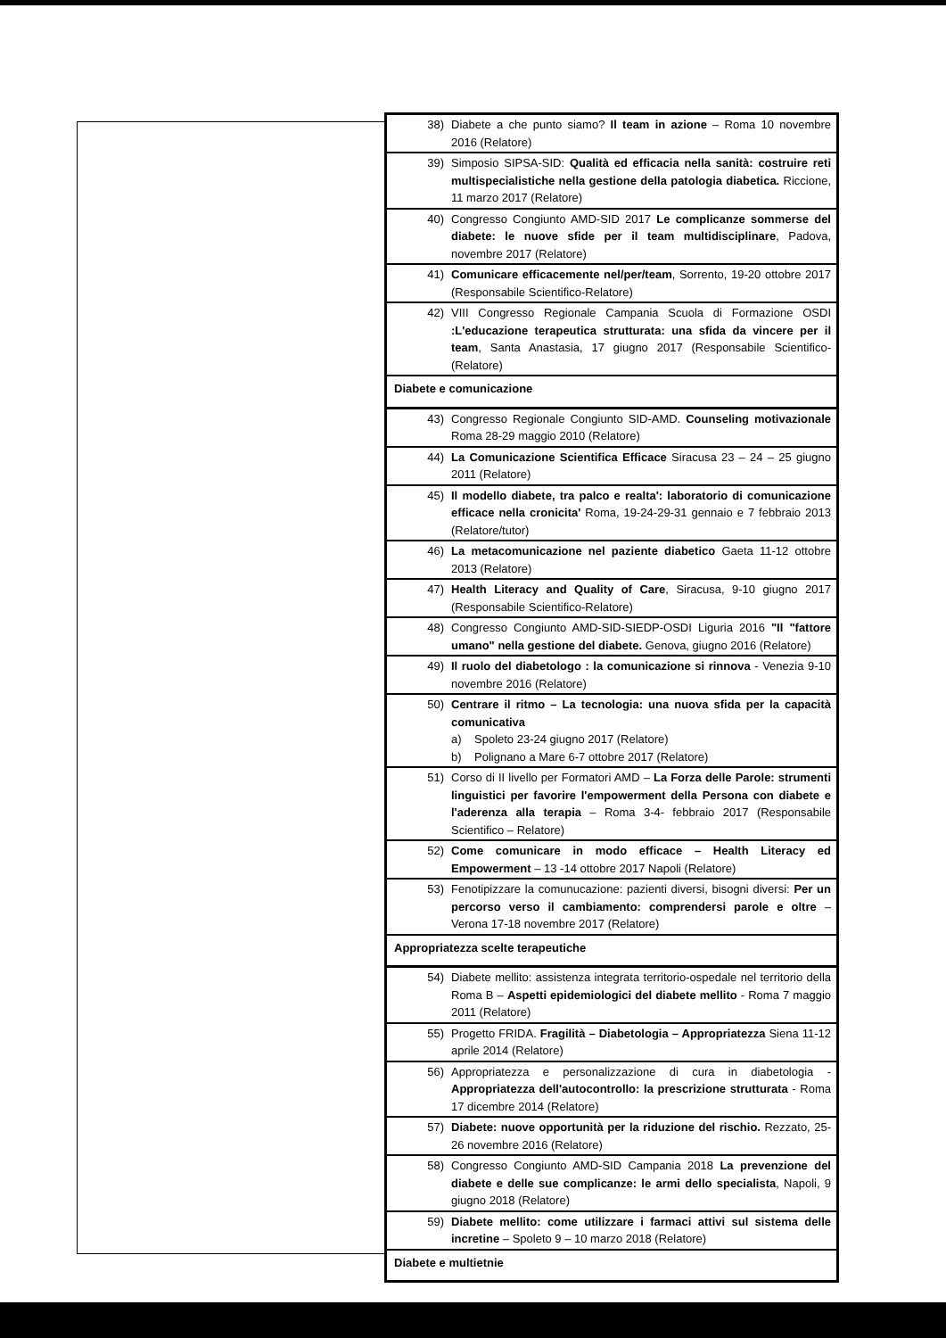| 38) | Diabete a che punto siamo? Il team in azione – Roma 10 novembre 2016 (Relatore) |
| 39) | Simposio SIPSA-SID: Qualità ed efficacia nella sanità: costruire reti multispecialistiche nella gestione della patologia diabetica. Riccione, 11 marzo 2017 (Relatore) |
| 40) | Congresso Congiunto AMD-SID 2017 Le complicanze sommerse del diabete: le nuove sfide per il team multidisciplinare , Padova, novembre 2017 (Relatore) |
| 41) | Comunicare efficacemente nel/per/team , Sorrento, 19-20 ottobre 2017 (Responsabile Scientifico-Relatore) |
| 42) | VIII Congresso Regionale Campania Scuola di Formazione OSDI :L'educazione terapeutica strutturata: una sfida da vincere per il team , Santa Anastasia, 17 giugno 2017 (Responsabile Scientifico-(Relatore) |
| Diabete e comunicazione | |
| 43) | Congresso Regionale Congiunto SID-AMD. Counseling motivazionale Roma 28-29 maggio 2010 (Relatore) |
| 44) | La Comunicazione Scientifica Efficace Siracusa 23 – 24 – 25 giugno 2011 (Relatore) |
| 45) | Il modello diabete, tra palco e realta': laboratorio di comunicazione efficace nella cronicita' Roma, 19-24-29-31 gennaio e 7 febbraio 2013 (Relatore/tutor) |
| 46) | La metacomunicazione nel paziente diabetico Gaeta 11-12 ottobre 2013 (Relatore) |
| 47) | Health Literacy and Quality of Care , Siracusa, 9-10 giugno 2017 (Responsabile Scientifico-Relatore) |
| 48) | Congresso Congiunto AMD-SID-SIEDP-OSDI Liguria 2016 "Il "fattore umano" nella gestione del diabete. Genova, giugno 2016 (Relatore) |
| 49) | Il ruolo del diabetologo : la comunicazione si rinnova - Venezia 9-10 novembre 2016 (Relatore) |
| 50) | Centrare il ritmo – La tecnologia: una nuova sfida per la capacità comunicativa a) Spoleto 23-24 giugno 2017 (Relatore) b) Polignano a Mare 6-7 ottobre 2017 (Relatore) |
| 51) | Corso di II livello per Formatori AMD – La Forza delle Parole: strumenti linguistici per favorire l'empowerment della Persona con diabete e l'aderenza alla terapia – Roma 3-4- febbraio 2017 (Responsabile Scientifico – Relatore) |
| 52) | Come comunicare in modo efficace – Health Literacy ed Empowerment – 13 -14 ottobre 2017 Napoli (Relatore) |
| 53) | Fenotipizzare la comunucazione: pazienti diversi, bisogni diversi: Per un percorso verso il cambiamento: comprendersi parole e oltre – Verona 17-18 novembre 2017 (Relatore) |
| Appropriatezza scelte terapeutiche | |
| 54) | Diabete mellito: assistenza integrata territorio-ospedale nel territorio della Roma B – Aspetti epidemiologici del diabete mellito - Roma 7 maggio 2011 (Relatore) |
| 55) | Progetto FRIDA. Fragilità – Diabetologia – Appropriatezza Siena 11-12 aprile 2014 (Relatore) |
| 56) | Appropriatezza e personalizzazione di cura in diabetologia - Appropriatezza dell'autocontrollo: la prescrizione strutturata - Roma 17 dicembre 2014 (Relatore) |
| 57) | Diabete: nuove opportunità per la riduzione del rischio. Rezzato, 25-26 novembre 2016 (Relatore) |
| 58) | Congresso Congiunto AMD-SID Campania 2018 La prevenzione del diabete e delle sue complicanze: le armi dello specialista , Napoli, 9 giugno 2018 (Relatore) |
| 59) | Diabete mellito: come utilizzare i farmaci attivi sul sistema delle incretine – Spoleto 9 – 10 marzo 2018 (Relatore) |
| Diabete e multietnie | |